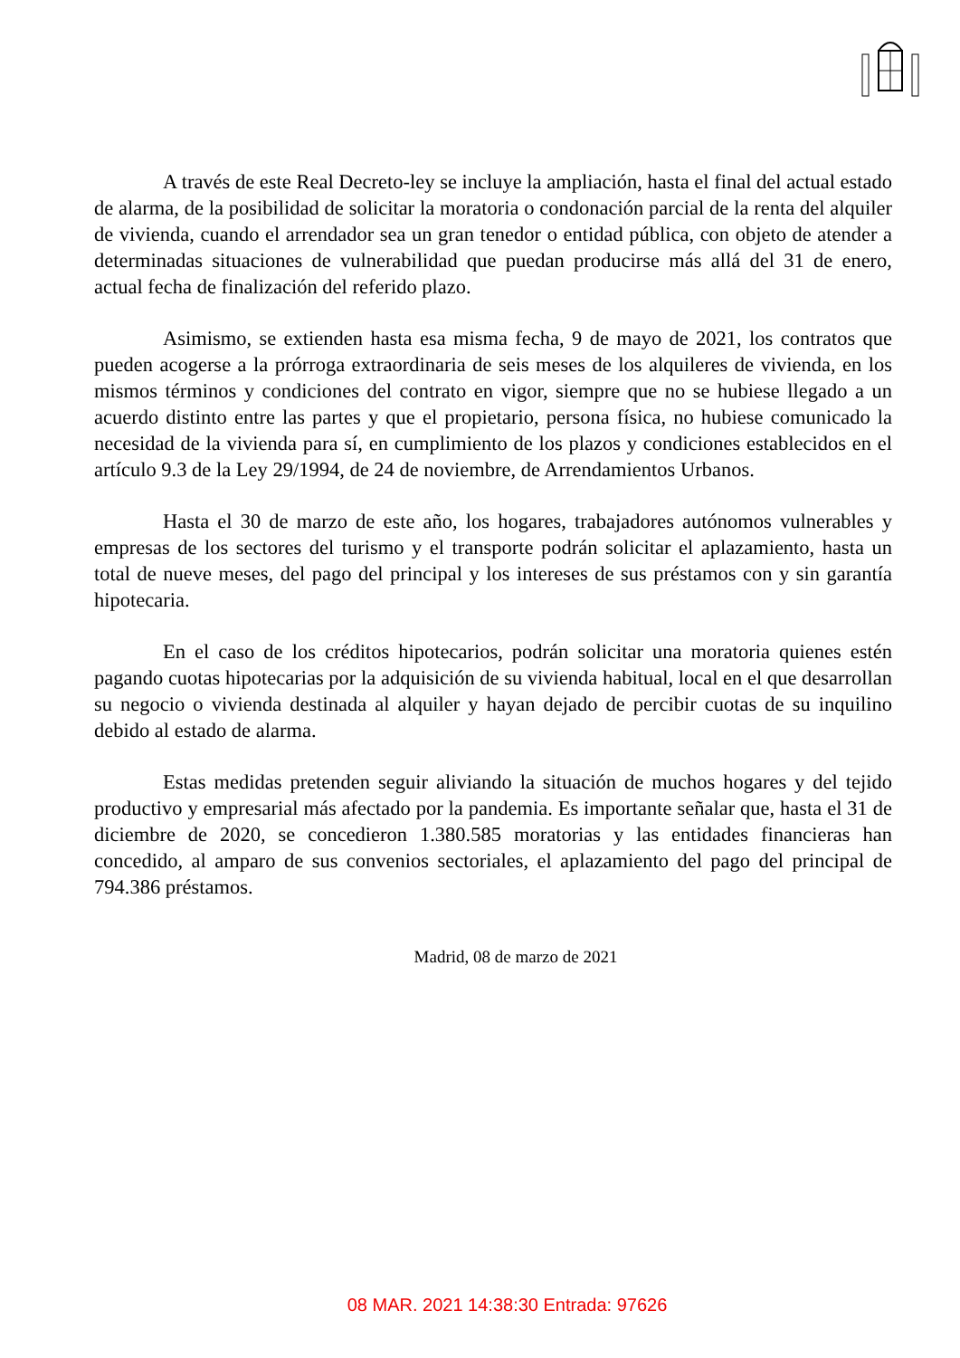A través de este Real Decreto-ley se incluye la ampliación, hasta el final del actual estado de alarma, de la posibilidad de solicitar la moratoria o condonación parcial de la renta del alquiler de vivienda, cuando el arrendador sea un gran tenedor o entidad pública, con objeto de atender a determinadas situaciones de vulnerabilidad que puedan producirse más allá del 31 de enero, actual fecha de finalización del referido plazo.
Asimismo, se extienden hasta esa misma fecha, 9 de mayo de 2021, los contratos que pueden acogerse a la prórroga extraordinaria de seis meses de los alquileres de vivienda, en los mismos términos y condiciones del contrato en vigor, siempre que no se hubiese llegado a un acuerdo distinto entre las partes y que el propietario, persona física, no hubiese comunicado la necesidad de la vivienda para sí, en cumplimiento de los plazos y condiciones establecidos en el artículo 9.3 de la Ley 29/1994, de 24 de noviembre, de Arrendamientos Urbanos.
Hasta el 30 de marzo de este año, los hogares, trabajadores autónomos vulnerables y empresas de los sectores del turismo y el transporte podrán solicitar el aplazamiento, hasta un total de nueve meses, del pago del principal y los intereses de sus préstamos con y sin garantía hipotecaria.
En el caso de los créditos hipotecarios, podrán solicitar una moratoria quienes estén pagando cuotas hipotecarias por la adquisición de su vivienda habitual, local en el que desarrollan su negocio o vivienda destinada al alquiler y hayan dejado de percibir cuotas de su inquilino debido al estado de alarma.
Estas medidas pretenden seguir aliviando la situación de muchos hogares y del tejido productivo y empresarial más afectado por la pandemia. Es importante señalar que, hasta el 31 de diciembre de 2020, se concedieron 1.380.585 moratorias y las entidades financieras han concedido, al amparo de sus convenios sectoriales, el aplazamiento del pago del principal de 794.386 préstamos.
Madrid, 08 de marzo de 2021
08 MAR. 2021 14:38:30 Entrada: 97626